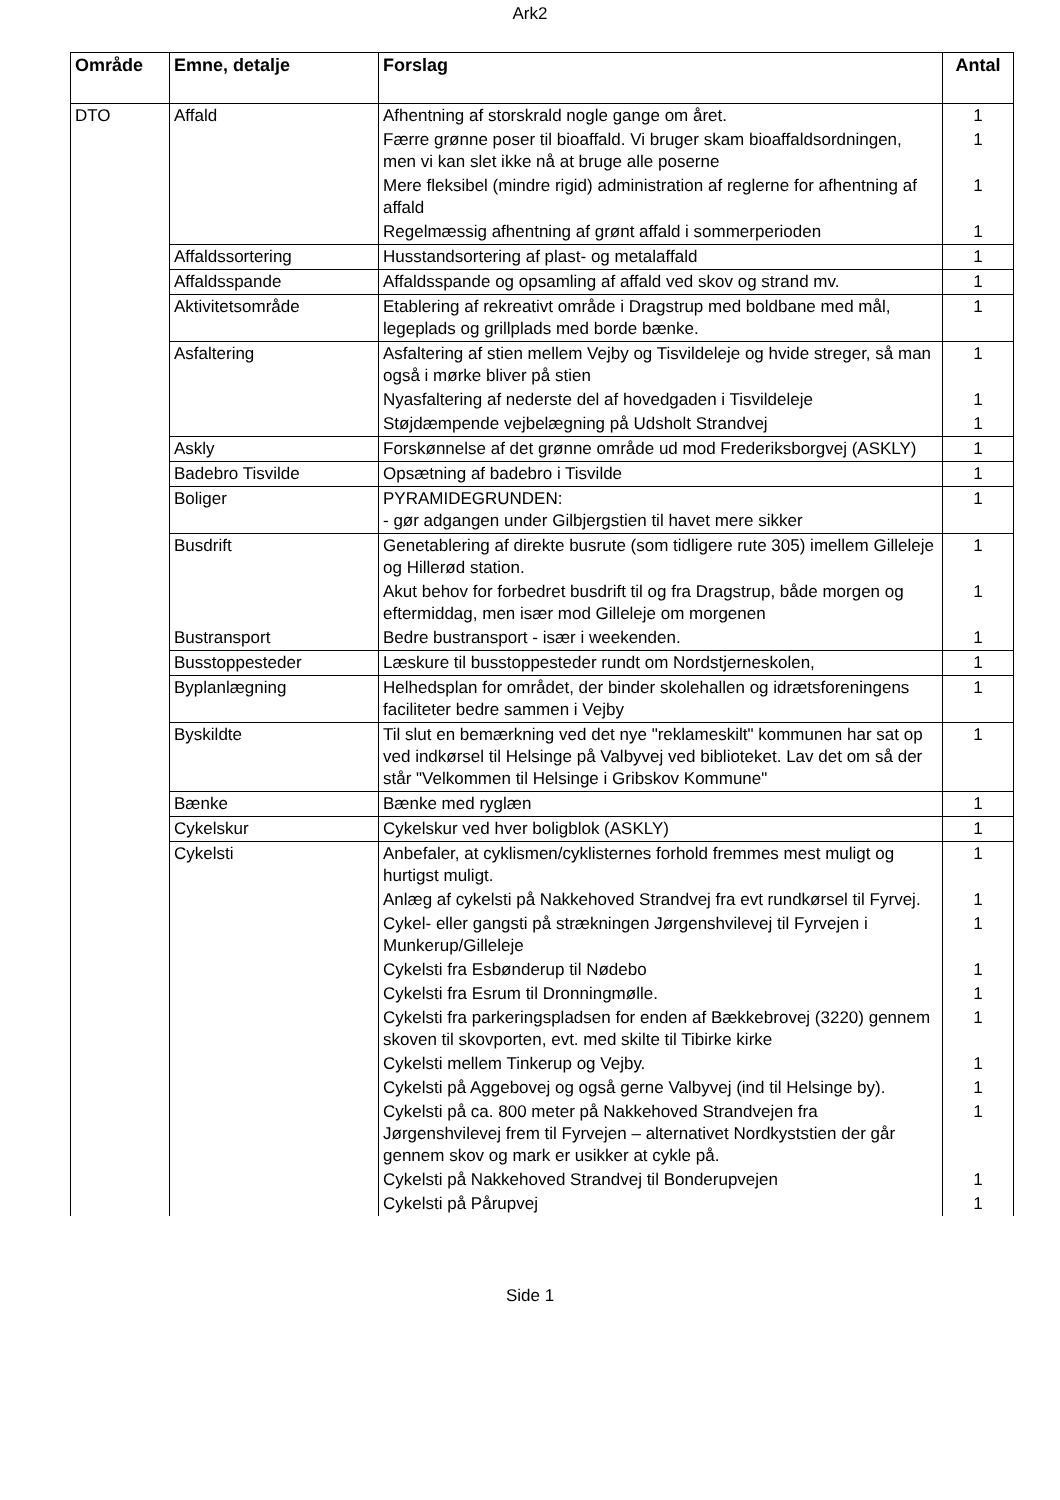Ark2
| Område | Emne, detalje | Forslag | Antal |
| --- | --- | --- | --- |
| DTO | Affald | Afhentning af storskrald nogle gange om året. | 1 |
| | | Færre grønne poser til bioaffald. Vi bruger skam bioaffaldsordningen, men vi kan slet ikke nå at bruge alle poserne | 1 |
| | | Mere fleksibel (mindre rigid) administration af reglerne for afhentning af affald | 1 |
| | | Regelmæssig afhentning af grønt affald i sommerperioden | 1 |
| | Affaldssortering | Husstandsortering af plast- og metalaffald | 1 |
| | Affaldsspande | Affaldsspande og opsamling af affald ved skov og strand mv. | 1 |
| | Aktivitetsområde | Etablering af rekreativt område i Dragstrup med boldbane med mål, legeplads og grillplads med borde bænke. | 1 |
| | Asfaltering | Asfaltering af stien mellem Vejby og Tisvildeleje og hvide streger, så man også i mørke bliver på stien | 1 |
| | | Nyasfaltering af nederste del af hovedgaden i Tisvildeleje | 1 |
| | | Støjdæmpende vejbelægning på Udsholt Strandvej | 1 |
| | Askly | Forskønnelse af det grønne område ud mod Frederiksborgvej (ASKLY) | 1 |
| | Badebro Tisvilde | Opsætning af badebro i Tisvilde | 1 |
| | Boliger | PYRAMIDEGRUNDEN: - gør adgangen under Gilbjergstien til havet mere sikker | 1 |
| | Busdrift | Genetablering af direkte busrute (som tidligere rute 305) imellem Gilleleje og Hillerød station. | 1 |
| | | Akut behov for forbedret busdrift til og fra Dragstrup, både morgen og eftermiddag, men især mod Gilleleje om morgenen | 1 |
| | Bustransport | Bedre bustransport - især i weekenden. | 1 |
| | Busstoppesteder | Læskure til busstoppesteder rundt om Nordstjerneskolen, | 1 |
| | Byplanlægning | Helhedsplan for området, der binder skolehallen og idrætsforeningens faciliteter bedre sammen i Vejby | 1 |
| | Byskildte | Til slut en bemærkning ved det nye "reklameskilt" kommunen har sat op ved indkørsel til Helsinge på Valbyvej ved biblioteket. Lav det om så der står "Velkommen til Helsinge i Gribskov Kommune" | 1 |
| | Bænke | Bænke med ryglæn | 1 |
| | Cykelskur | Cykelskur ved hver boligblok (ASKLY) | 1 |
| | Cykelsti | Anbefaler, at cyklismen/cyklisternes forhold fremmes mest muligt og hurtigst muligt. | 1 |
| | | Anlæg af cykelsti på Nakkehoved Strandvej fra evt rundkørsel til Fyrvej. | 1 |
| | | Cykel- eller gangsti på strækningen Jørgenshvilevej til Fyrvejen i Munkerup/Gilleleje | 1 |
| | | Cykelsti fra Esbønderup til Nødebo | 1 |
| | | Cykelsti fra Esrum til Dronningmølle. | 1 |
| | | Cykelsti fra parkeringspladsen for enden af Bækkebrovej (3220) gennem skoven til skovporten, evt. med skilte til Tibirke kirke | 1 |
| | | Cykelsti mellem Tinkerup og Vejby. | 1 |
| | | Cykelsti på Aggebovej og også gerne Valbyvej (ind til Helsinge by). | 1 |
| | | Cykelsti på ca. 800 meter på Nakkehoved Strandvejen fra Jørgenshvilevej frem til Fyrvejen – alternativet Nordkyststien der går gennem skov og mark er usikker at cykle på. | 1 |
| | | Cykelsti på Nakkehoved Strandvej til Bonderupvejen | 1 |
| | | Cykelsti på Pårupvej | 1 |
Side 1